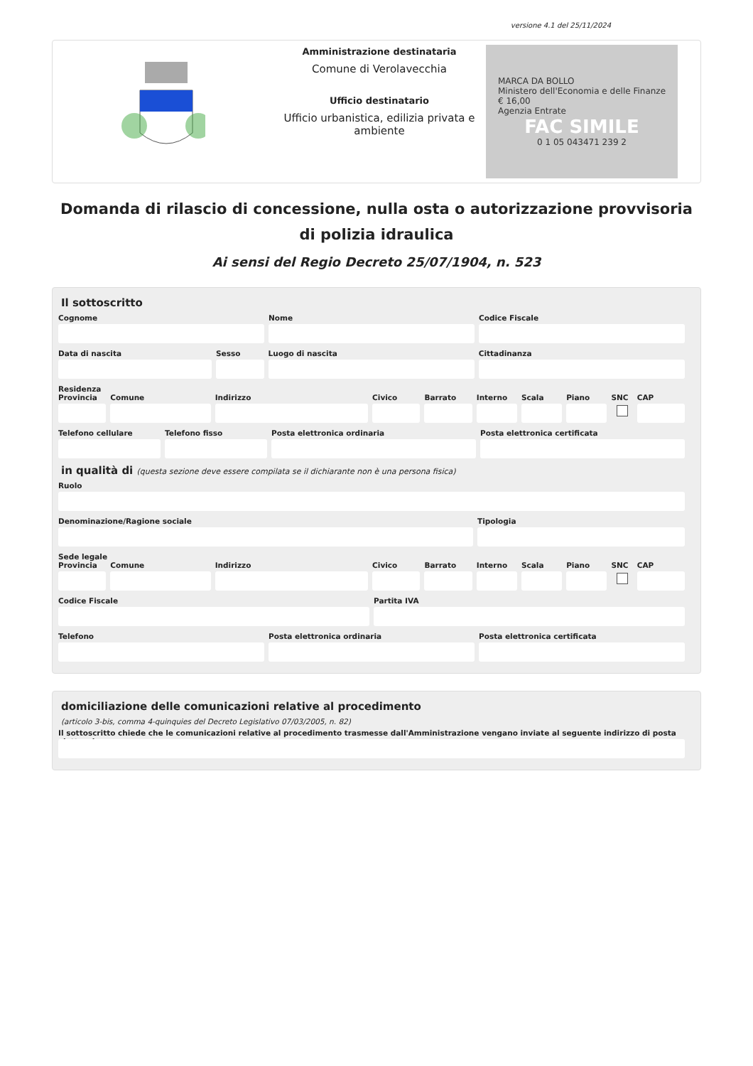versione 4.1 del 25/11/2024
Amministrazione destinataria
Comune di Verolavecchia
Ufficio destinatario
Ufficio urbanistica, edilizia privata e ambiente
MARCA DA BOLLO
Ministero dell'Economia e delle Finanze
€ 16,00
Agenzia Entrate
FAC SIMILE
0 1 05 043471 239 2
Domanda di rilascio di concessione, nulla osta o autorizzazione provvisoria di polizia idraulica
Ai sensi del Regio Decreto 25/07/1904, n. 523
Il sottoscritto
Cognome Nome Codice Fiscale
Data di nascita Sesso Luogo di nascita Cittadinanza
Residenza
Provincia Comune Indirizzo Civico Barrato Interno Scala Piano SNC CAP
Telefono cellulare Telefono fisso Posta elettronica ordinaria Posta elettronica certificata
in qualità di (questa sezione deve essere compilata se il dichiarante non è una persona fisica)
Ruolo
Denominazione/Ragione sociale Tipologia
Sede legale
Provincia Comune Indirizzo Civico Barrato Interno Scala Piano SNC CAP
Codice Fiscale Partita IVA
Telefono Posta elettronica ordinaria Posta elettronica certificata
domiciliazione delle comunicazioni relative al procedimento
(articolo 3-bis, comma 4-quinquies del Decreto Legislativo 07/03/2005, n. 82)
Il sottoscritto chiede che le comunicazioni relative al procedimento trasmesse dall'Amministrazione vengano inviate al seguente indirizzo di posta elettronica